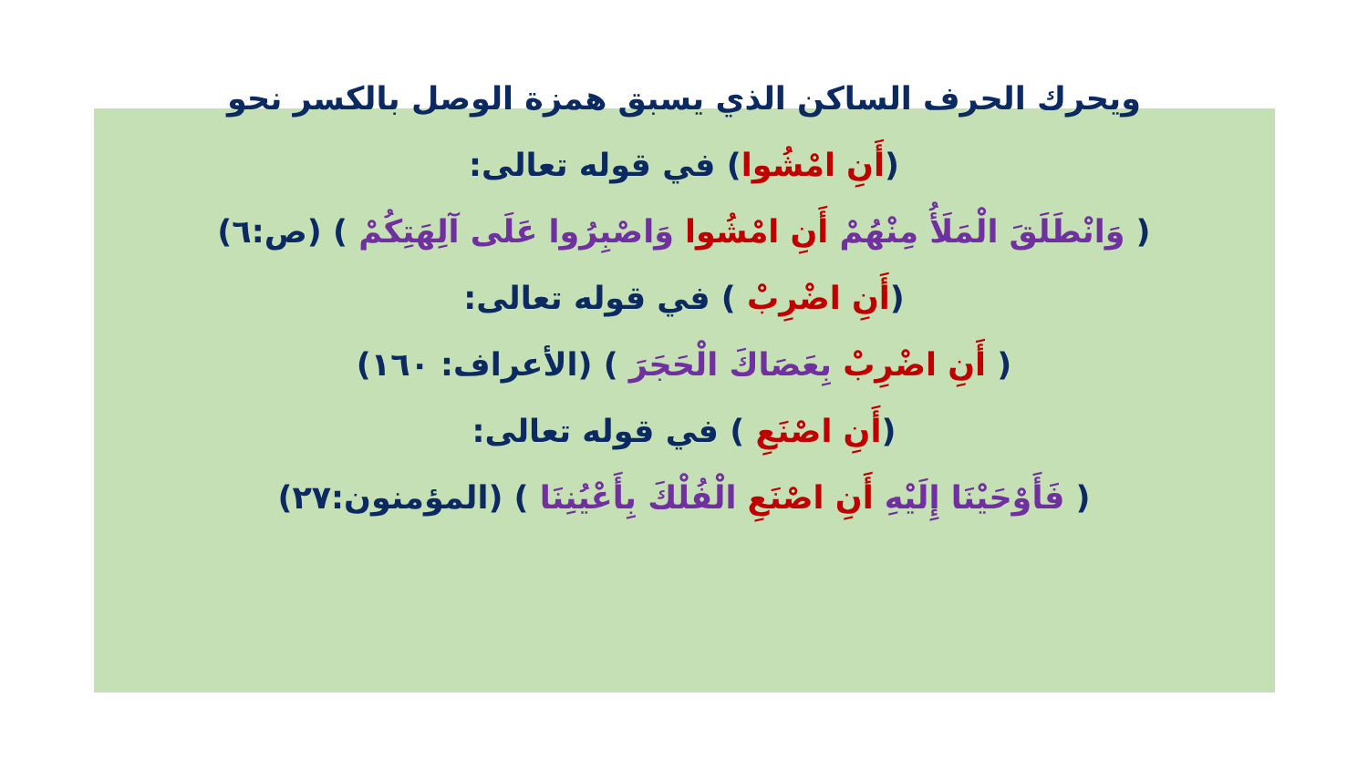ويحرك الحرف الساكن الذي يسبق همزة الوصل بالكسر نحو
(أَنِ امْشُوا) في قوله تعالى:
( وَانْطَلَقَ الْمَلَأُ مِنْهُمْ أَنِ امْشُوا وَاصْبِرُوا عَلَى آلِهَتِكُمْ ) (ص:٦)
(أَنِ اضْرِبْ ) في قوله تعالى:
( أَنِ اضْرِبْ بِعَصَاكَ الْحَجَرَ ) (الأعراف: ١٦٠)
(أَنِ اصْنَعِ ) في قوله تعالى:
( فَأَوْحَيْنَا إِلَيْهِ أَنِ اصْنَعِ الْفُلْكَ بِأَعْيُنِنَا ) (المؤمنون:٢٧)